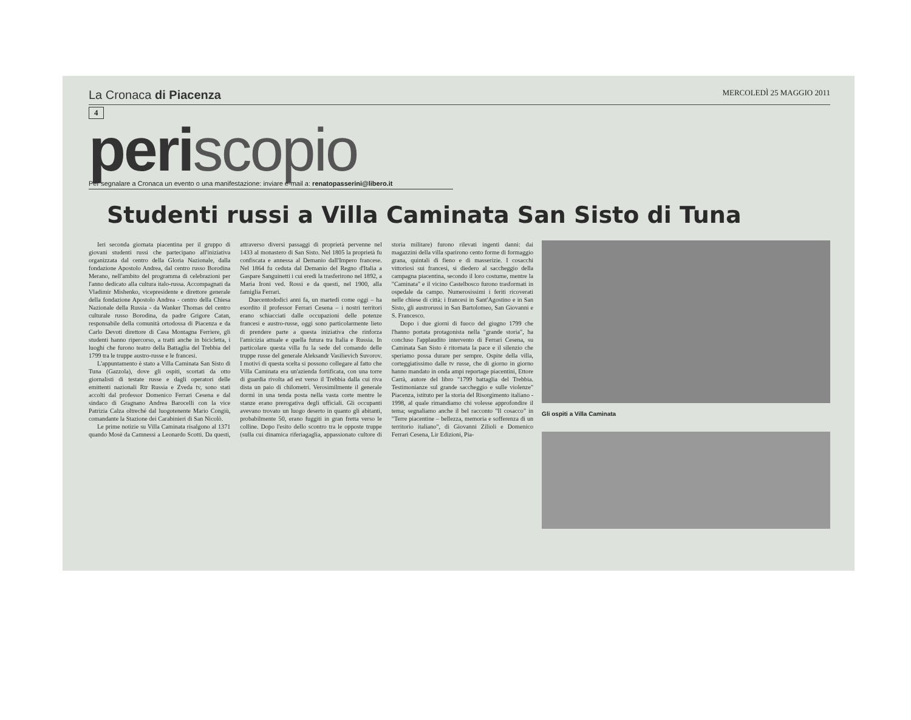La Cronaca di Piacenza
MERCOLEDÌ 25 MAGGIO 2011
4
periscopio
Per segnalare a Cronaca un evento o una manifestazione: inviare e-mail a: renatopasserini@libero.it
Studenti russi a Villa Caminata San Sisto di Tuna
Ieri seconda giornata piacentina per il gruppo di giovani studenti russi che partecipano all'iniziativa organizzata dal centro della Gloria Nazionale, dalla fondazione Apostolo Andrea, dal centro russo Borodina Merano, nell'ambito del programma di celebrazioni per l'anno dedicato alla cultura italo-russa. Accompagnati da Vladimir Mishenko, vicepresidente e direttore generale della fondazione Apostolo Andrea - centro della Chiesa Nazionale della Russia - da Wanker Thomas del centro culturale russo Borodina, da padre Grigore Catan, responsabile della comunità ortodossa di Piacenza e da Carlo Devoti direttore di Casa Montagna Ferriere, gli studenti hanno ripercorso, a tratti anche in bicicletta, i luoghi che furono teatro della Battaglia del Trebbia del 1799 tra le truppe austro-russe e le francesi.
L'appuntamento è stato a Villa Caminata San Sisto di Tuna (Gazzola), dove gli ospiti, scortati da otto giornalisti di testate russe e dagli operatori delle emittenti nazionali Rtr Russia e Zveda tv, sono stati accolti dal professor Domenico Ferrari Cesena e dal sindaco di Gragnano Andrea Barocelli con la vice Patrizia Calza oltreché dal luogotenente Mario Congiù, comandante la Stazione dei Carabinieri di San Nicolò.
Le prime notizie su Villa Caminata risalgono al 1371 quando Mosè da Camnessi a Leonardo Scotti. Da questi, attraverso diversi passaggi di proprietà pervenne nel 1433 al monastero di San Sisto. Nel 1805 la proprietà fu confiscata e annessa al Demanio dall'Impero francese. Nel 1864 fu ceduta dal Demanio del Regno d'Italia a Gaspare Sanguinetti i cui eredi la trasferirono nel 1892, a Maria Ironi ved. Rossi e da questi, nel 1900, alla famiglia Ferrari.
Duecentododici anni fa, un martedì come oggi – ha esordito il professor Ferrari Cesena – i nostri territori erano schiacciati dalle occupazioni delle potenze francesi e austro-russe, oggi sono particolarmente lieto di prendere parte a questa iniziativa che rinforza l'amicizia attuale e quella futura tra Italia e Russia. In particolare questa villa fu la sede del comando delle truppe russe del generale Aleksandr Vasilievich Suvorov. I motivi di questa scelta si possono collegare al fatto che Villa Caminata era un'azienda fortificata, con una torre di guardia rivolta ad est verso il Trebbia dalla cui riva dista un paio di chilometri. Verosimilmente il generale dormì in una tenda posta nella vasta corte mentre le stanze erano prerogativa degli ufficiali. Gli occupanti avevano trovato un luogo deserto in quanto gli abitanti, probabilmente 50, erano fuggiti in gran fretta verso le colline. Dopo l'esito dello scontro tra le opposte truppe (sulla cui dinamica riferiagaglia, appassionato cultore di storia militare) furono rilevati ingenti danni: dai magazzini della villa sparirono cento forme di formaggio grana, quintali di fieno e di masserizie. I cosacchi vittoriosi sui francesi, si diedero al saccheggio della campagna piacentina, secondo il loro costume, mentre la "Caminata" e il vicino Castelbosco furono trasformati in ospedale da campo. Numerosissimi i feriti ricoverati nelle chiese di città: i francesi in Sant'Agostino e in San Sisto, gli austrorussi in San Bartolomeo, San Giovanni e S. Francesco.
Dopo i due giorni di fuoco del giugno 1799 che l'hanno portata protagonista nella "grande storia", ha concluso l'applaudito intervento di Ferrari Cesena, su Caminata San Sisto è ritornata la pace e il silenzio che speriamo possa durare per sempre. Ospite della villa, corteggiatissimo dalle tv russe, che di giorno in giorno hanno mandato in onda ampi reportage piacentini, Ettore Carrà, autore del libro "1799 battaglia del Trebbia. Testimonianze sul grande saccheggio e sulle violenze" Piacenza, istituto per la storia del Risorgimento italiano - 1998, al quale rimandiamo chi volesse approfondire il tema; segnaliamo anche il bel racconto "Il cosacco" in "Terre piacentine – bellezza, memoria e sofferenza di un territorio italiano", di Giovanni Zilioli e Domenico Ferrari Cesena, Lir Edizioni, Pia-
Gli ospiti a Villa Caminata